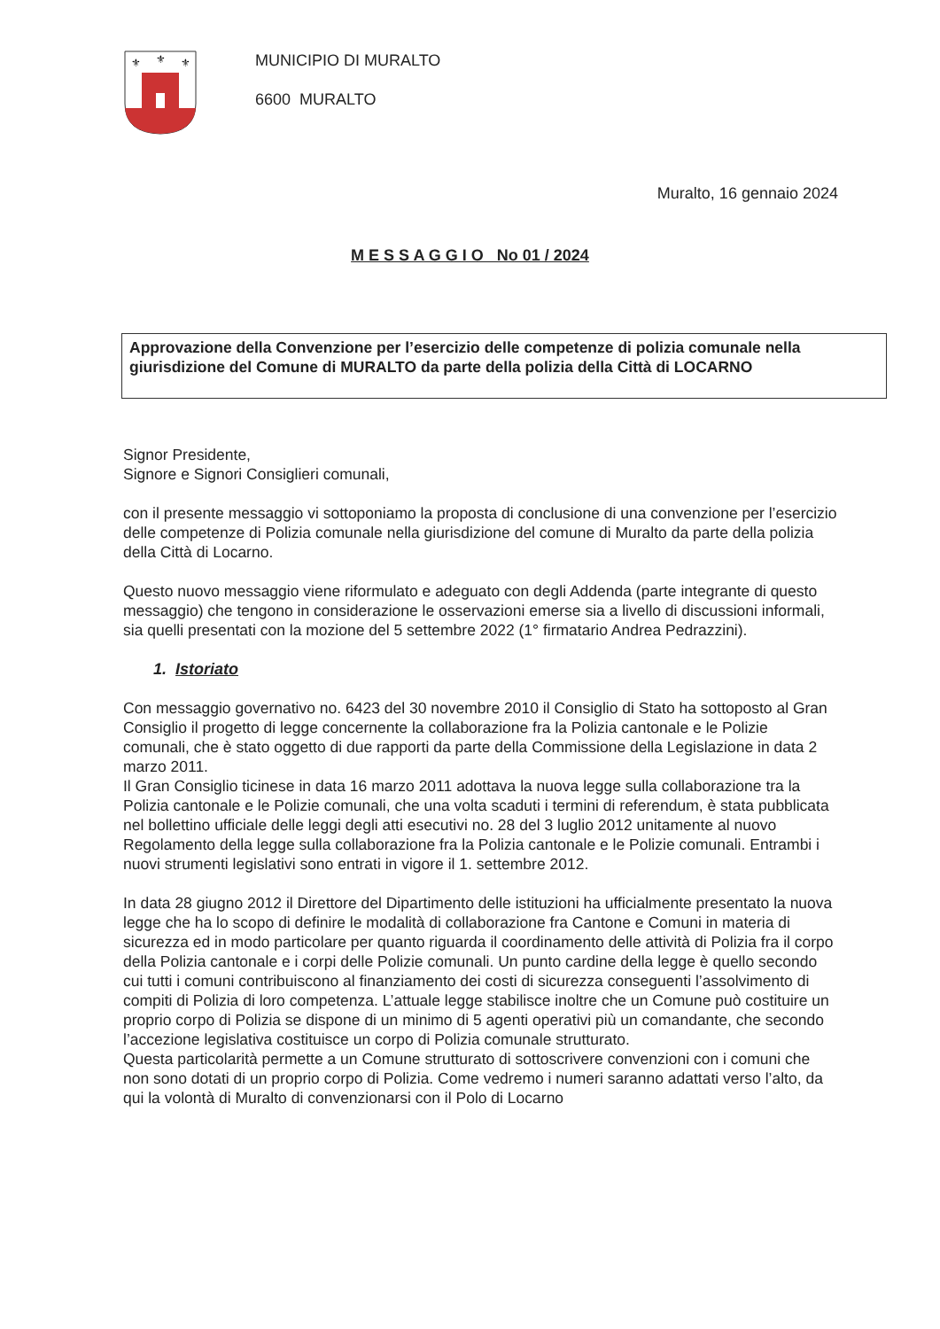⚜
⚜
⚜
MUNICIPIO DI MURALTO
6600 MURALTO
Muralto, 16 gennaio 2024
M E S S A G G I O No 01 / 2024
Approvazione della Convenzione per l’esercizio delle competenze di polizia comunale nella giurisdizione del Comune di MURALTO da parte della polizia della Città di LOCARNO
Signor Presidente,
Signore e Signori Consiglieri comunali,
con il presente messaggio vi sottoponiamo la proposta di conclusione di una convenzione per l’esercizio delle competenze di Polizia comunale nella giurisdizione del comune di Muralto da parte della polizia della Città di Locarno.
Questo nuovo messaggio viene riformulato e adeguato con degli Addenda (parte integrante di questo messaggio) che tengono in considerazione le osservazioni emerse sia a livello di discussioni informali, sia quelli presentati con la mozione del 5 settembre 2022 (1° firmatario Andrea Pedrazzini).
1. Istoriato
Con messaggio governativo no. 6423 del 30 novembre 2010 il Consiglio di Stato ha sottoposto al Gran Consiglio il progetto di legge concernente la collaborazione fra la Polizia cantonale e le Polizie comunali, che è stato oggetto di due rapporti da parte della Commissione della Legislazione in data 2 marzo 2011.
Il Gran Consiglio ticinese in data 16 marzo 2011 adottava la nuova legge sulla collaborazione tra la Polizia cantonale e le Polizie comunali, che una volta scaduti i termini di referendum, è stata pubblicata nel bollettino ufficiale delle leggi degli atti esecutivi no. 28 del 3 luglio 2012 unitamente al nuovo Regolamento della legge sulla collaborazione fra la Polizia cantonale e le Polizie comunali. Entrambi i nuovi strumenti legislativi sono entrati in vigore il 1. settembre 2012.
In data 28 giugno 2012 il Direttore del Dipartimento delle istituzioni ha ufficialmente presentato la nuova legge che ha lo scopo di definire le modalità di collaborazione fra Cantone e Comuni in materia di sicurezza ed in modo particolare per quanto riguarda il coordinamento delle attività di Polizia fra il corpo della Polizia cantonale e i corpi delle Polizie comunali. Un punto cardine della legge è quello secondo cui tutti i comuni contribuiscono al finanziamento dei costi di sicurezza conseguenti l’assolvimento di compiti di Polizia di loro competenza. L’attuale legge stabilisce inoltre che un Comune può costituire un proprio corpo di Polizia se dispone di un minimo di 5 agenti operativi più un comandante, che secondo l’accezione legislativa costituisce un corpo di Polizia comunale strutturato.
Questa particolarità permette a un Comune strutturato di sottoscrivere convenzioni con i comuni che non sono dotati di un proprio corpo di Polizia. Come vedremo i numeri saranno adattati verso l’alto, da qui la volontà di Muralto di convenzionarsi con il Polo di Locarno